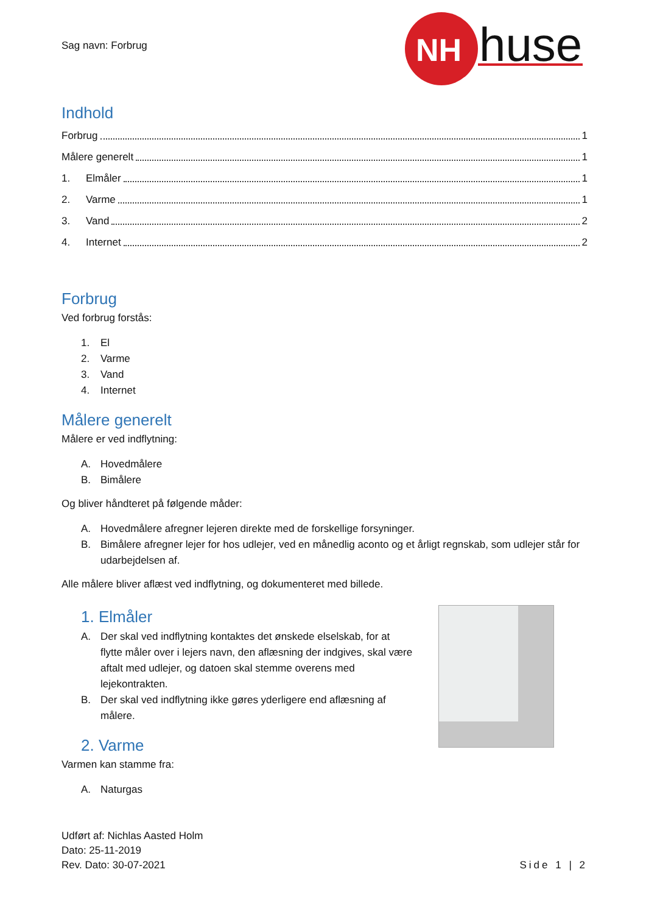Sag navn: Forbrug
NH
huse
Indhold
Forbrug 1
Målere generelt 1
1. Elmåler 1
2. Varme 1
3. Vand 2
4. Internet 2
Forbrug
Ved forbrug forstås:
1. El
2. Varme
3. Vand
4. Internet
Målere generelt
Målere er ved indflytning:
A. Hovedmålere
B. Bimålere
Og bliver håndteret på følgende måder:
A. Hovedmålere afregner lejeren direkte med de forskellige forsyninger.
B. Bimålere afregner lejer for hos udlejer, ved en månedlig aconto og et årligt regnskab, som udlejer står for udarbejdelsen af.
Alle målere bliver aflæst ved indflytning, og dokumenteret med billede.
1. Elmåler
A. Der skal ved indflytning kontaktes det ønskede elselskab, for at flytte måler over i lejers navn, den aflæsning der indgives, skal være aftalt med udlejer, og datoen skal stemme overens med lejekontrakten.
B. Der skal ved indflytning ikke gøres yderligere end aflæsning af målere.
2. Varme
Varmen kan stamme fra:
A. Naturgas
Udført af: Nichlas Aasted Holm
Dato: 25-11-2019
Rev. Dato: 30-07-2021
Side 1 | 2